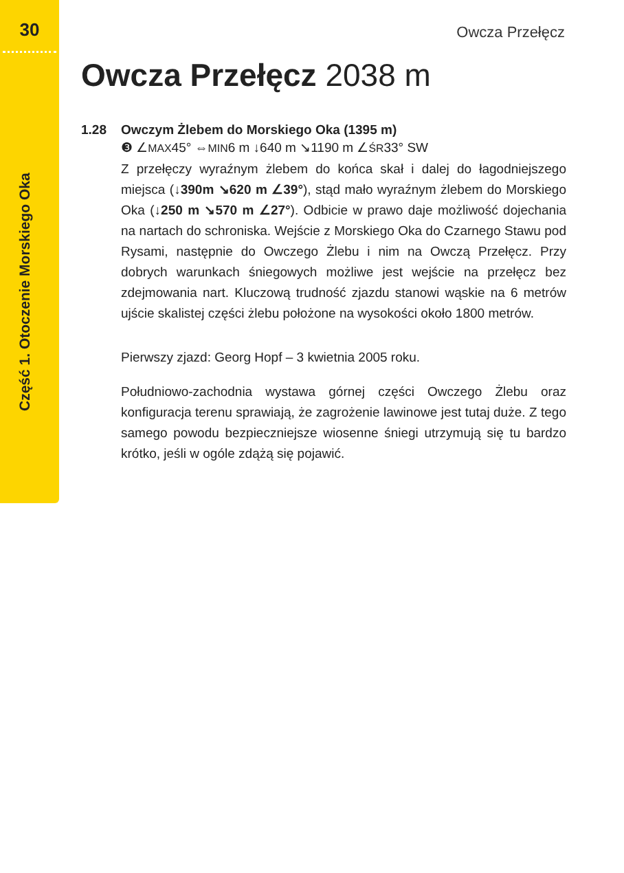30
Część 1. Otoczenie Morskiego Oka
Owcza Przełęcz
Owcza Przełęcz 2038 m
1.28 Owczym Żlebem do Morskiego Oka (1395 m)
❸ ∠MAX45° ⇔MIN6 m ↓640 m ↘1190 m ∠ŚR33° SW
Z przełęczy wyraźnym żlebem do końca skał i dalej do łagodniejszego miejsca (↓390m ↘620 m ∠39°), stąd mało wyraźnym żlebem do Morskiego Oka (↓250 m ↘570 m ∠27°). Odbicie w prawo daje możliwość dojechania na nartach do schroniska. Wejście z Morskiego Oka do Czarnego Stawu pod Rysami, następnie do Owczego Żlebu i nim na Owczą Przełęcz. Przy dobrych warunkach śniegowych możliwe jest wejście na przełęcz bez zdejmowania nart. Kluczową trudność zjazdu stanowi wąskie na 6 metrów ujście skalistej części żlebu położone na wysokości około 1800 metrów.
Pierwszy zjazd: Georg Hopf – 3 kwietnia 2005 roku.
Południowo-zachodnia wystawa górnej części Owczego Żlebu oraz konfiguracja terenu sprawiają, że zagrożenie lawinowe jest tutaj duże. Z tego samego powodu bezpieczniejsze wiosenne śniegi utrzymują się tu bardzo krótko, jeśli w ogóle zdążą się pojawić.